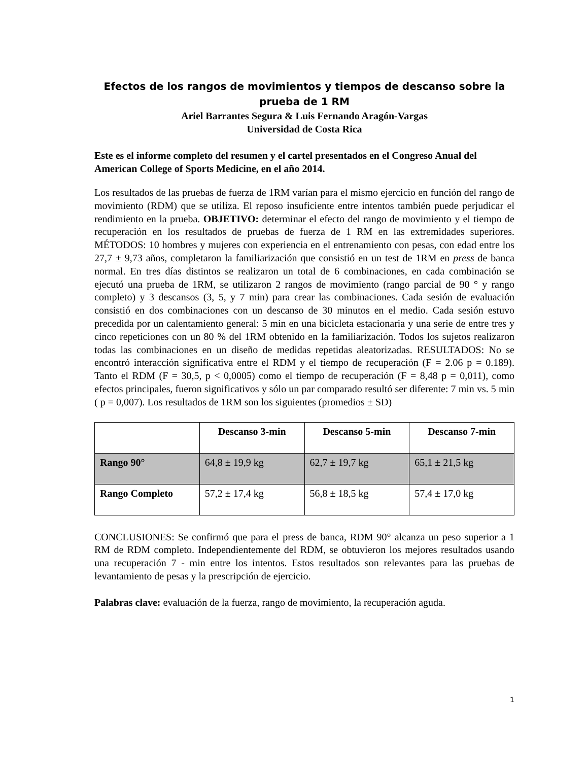Efectos de los rangos de movimientos y tiempos de descanso sobre la prueba de 1 RM
Ariel Barrantes Segura & Luis Fernando Aragón-Vargas
Universidad de Costa Rica
Este es el informe completo del resumen y el cartel presentados en el Congreso Anual del American College of Sports Medicine, en el año 2014.
Los resultados de las pruebas de fuerza de 1RM varían para el mismo ejercicio en función del rango de movimiento (RDM) que se utiliza. El reposo insuficiente entre intentos también puede perjudicar el rendimiento en la prueba. OBJETIVO: determinar el efecto del rango de movimiento y el tiempo de recuperación en los resultados de pruebas de fuerza de 1 RM en las extremidades superiores. MÉTODOS: 10 hombres y mujeres con experiencia en el entrenamiento con pesas, con edad entre los 27,7 ± 9,73 años, completaron la familiarización que consistió en un test de 1RM en press de banca normal. En tres días distintos se realizaron un total de 6 combinaciones, en cada combinación se ejecutó una prueba de 1RM, se utilizaron 2 rangos de movimiento (rango parcial de 90 ° y rango completo) y 3 descansos (3, 5, y 7 min) para crear las combinaciones. Cada sesión de evaluación consistió en dos combinaciones con un descanso de 30 minutos en el medio. Cada sesión estuvo precedida por un calentamiento general: 5 min en una bicicleta estacionaria y una serie de entre tres y cinco repeticiones con un 80 % del 1RM obtenido en la familiarización. Todos los sujetos realizaron todas las combinaciones en un diseño de medidas repetidas aleatorizadas. RESULTADOS: No se encontró interacción significativa entre el RDM y el tiempo de recuperación (F = 2.06 p = 0.189). Tanto el RDM (F = 30,5, p < 0,0005) como el tiempo de recuperación (F = 8,48 p = 0,011), como efectos principales, fueron significativos y sólo un par comparado resultó ser diferente: 7 min vs. 5 min ( p = 0,007). Los resultados de 1RM son los siguientes (promedios ± SD)
| | Descanso 3-min | Descanso 5-min | Descanso 7-min |
| --- | --- | --- | --- |
| Rango 90° | 64,8 ± 19,9 kg | 62,7 ± 19,7 kg | 65,1 ± 21,5 kg |
| Rango Completo | 57,2 ± 17,4 kg | 56,8 ± 18,5 kg | 57,4 ± 17,0 kg |
CONCLUSIONES: Se confirmó que para el press de banca, RDM 90° alcanza un peso superior a 1 RM de RDM completo. Independientemente del RDM, se obtuvieron los mejores resultados usando una recuperación 7 - min entre los intentos. Estos resultados son relevantes para las pruebas de levantamiento de pesas y la prescripción de ejercicio.
Palabras clave: evaluación de la fuerza, rango de movimiento, la recuperación aguda.
1